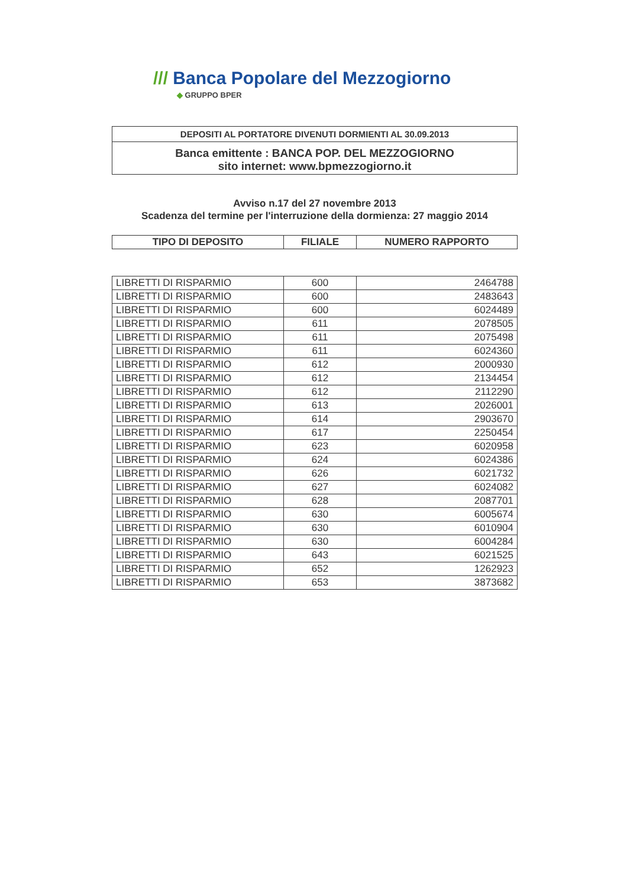/// Banca Popolare del Mezzogiorno
◆ GRUPPO BPER
DEPOSITI AL PORTATORE DIVENUTI DORMIENTI AL 30.09.2013
Banca emittente : BANCA POP. DEL MEZZOGIORNO
sito internet: www.bpmezzogiorno.it
Avviso n.17 del 27 novembre 2013
Scadenza del termine per l'interruzione della dormienza: 27 maggio 2014
| TIPO DI DEPOSITO | FILIALE | NUMERO RAPPORTO |
| --- | --- | --- |
| LIBRETTI DI RISPARMIO | 600 | 2464788 |
| LIBRETTI DI RISPARMIO | 600 | 2483643 |
| LIBRETTI DI RISPARMIO | 600 | 6024489 |
| LIBRETTI DI RISPARMIO | 611 | 2078505 |
| LIBRETTI DI RISPARMIO | 611 | 2075498 |
| LIBRETTI DI RISPARMIO | 611 | 6024360 |
| LIBRETTI DI RISPARMIO | 612 | 2000930 |
| LIBRETTI DI RISPARMIO | 612 | 2134454 |
| LIBRETTI DI RISPARMIO | 612 | 2112290 |
| LIBRETTI DI RISPARMIO | 613 | 2026001 |
| LIBRETTI DI RISPARMIO | 614 | 2903670 |
| LIBRETTI DI RISPARMIO | 617 | 2250454 |
| LIBRETTI DI RISPARMIO | 623 | 6020958 |
| LIBRETTI DI RISPARMIO | 624 | 6024386 |
| LIBRETTI DI RISPARMIO | 626 | 6021732 |
| LIBRETTI DI RISPARMIO | 627 | 6024082 |
| LIBRETTI DI RISPARMIO | 628 | 2087701 |
| LIBRETTI DI RISPARMIO | 630 | 6005674 |
| LIBRETTI DI RISPARMIO | 630 | 6010904 |
| LIBRETTI DI RISPARMIO | 630 | 6004284 |
| LIBRETTI DI RISPARMIO | 643 | 6021525 |
| LIBRETTI DI RISPARMIO | 652 | 1262923 |
| LIBRETTI DI RISPARMIO | 653 | 3873682 |